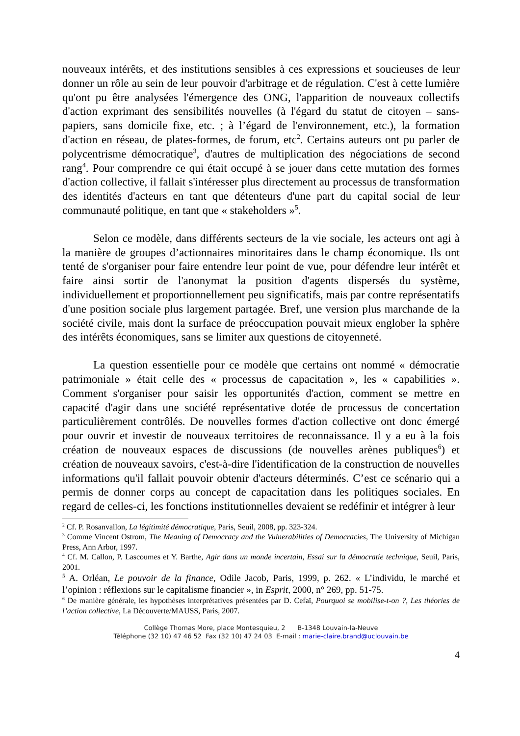nouveaux intérêts, et des institutions sensibles à ces expressions et soucieuses de leur donner un rôle au sein de leur pouvoir d'arbitrage et de régulation. C'est à cette lumière qu'ont pu être analysées l'émergence des ONG, l'apparition de nouveaux collectifs d'action exprimant des sensibilités nouvelles (à l'égard du statut de citoyen – sans-papiers, sans domicile fixe, etc. ; à l’égard de l'environnement, etc.), la formation d'action en réseau, de plates-formes, de forum, etc<sup>2</sup>. Certains auteurs ont pu parler de polycentrisme démocratique<sup>3</sup>, d'autres de multiplication des négociations de second rang<sup>4</sup>. Pour comprendre ce qui était occupé à se jouer dans cette mutation des formes d'action collective, il fallait s'intéresser plus directement au processus de transformation des identités d'acteurs en tant que détenteurs d'une part du capital social de leur communauté politique, en tant que « stakeholders »<sup>5</sup>.
Selon ce modèle, dans différents secteurs de la vie sociale, les acteurs ont agi à la manière de groupes d’actionnaires minoritaires dans le champ économique. Ils ont tenté de s'organiser pour faire entendre leur point de vue, pour défendre leur intérêt et faire ainsi sortir de l'anonymat la position d'agents dispersés du système, individuellement et proportionnellement peu significatifs, mais par contre représentatifs d'une position sociale plus largement partagée. Bref, une version plus marchande de la société civile, mais dont la surface de préoccupation pouvait mieux englober la sphère des intérêts économiques, sans se limiter aux questions de citoyenneté.
La question essentielle pour ce modèle que certains ont nommé « démocratie patrimoniale » était celle des « processus de capacitation », les « capabilities ». Comment s'organiser pour saisir les opportunités d'action, comment se mettre en capacité d'agir dans une société représentative dotée de processus de concertation particulièrement contrôlés. De nouvelles formes d'action collective ont donc émergé pour ouvrir et investir de nouveaux territoires de reconnaissance. Il y a eu à la fois création de nouveaux espaces de discussions (de nouvelles arènes publiques<sup>6</sup>) et création de nouveaux savoirs, c'est-à-dire l'identification de la construction de nouvelles informations qu'il fallait pouvoir obtenir d'acteurs déterminés. C’est ce scénario qui a permis de donner corps au concept de capacitation dans les politiques sociales. En regard de celles-ci, les fonctions institutionnelles devaient se redéfinir et intégrer à leur
<sup>2</sup> Cf. P. Rosanvallon, La légitimité démocratique, Paris, Seuil, 2008, pp. 323-324.
<sup>3</sup> Comme Vincent Ostrom, The Meaning of Democracy and the Vulnerabilities of Democracies, The University of Michigan Press, Ann Arbor, 1997.
<sup>4</sup> Cf. M. Callon, P. Lascoumes et Y. Barthe, Agir dans un monde incertain, Essai sur la démocratie technique, Seuil, Paris, 2001.
<sup>5</sup> A. Orléan, Le pouvoir de la finance, Odile Jacob, Paris, 1999, p. 262. « L’individu, le marché et l’opinion : réflexions sur le capitalisme financier », in Esprit, 2000, n° 269, pp. 51-75.
<sup>6</sup> De manière générale, les hypothèses interprétatives présentées par D. Cefaï, Pourquoi se mobilise-t-on ?, Les théories de l’action collective, La Découverte/MAUSS, Paris, 2007.
Collège Thomas More, place Montesquieu, 2 B-1348 Louvain-la-Neuve
Téléphone (32 10) 47 46 52 Fax (32 10) 47 24 03 E-mail : marie-claire.brand@uclouvain.be
4